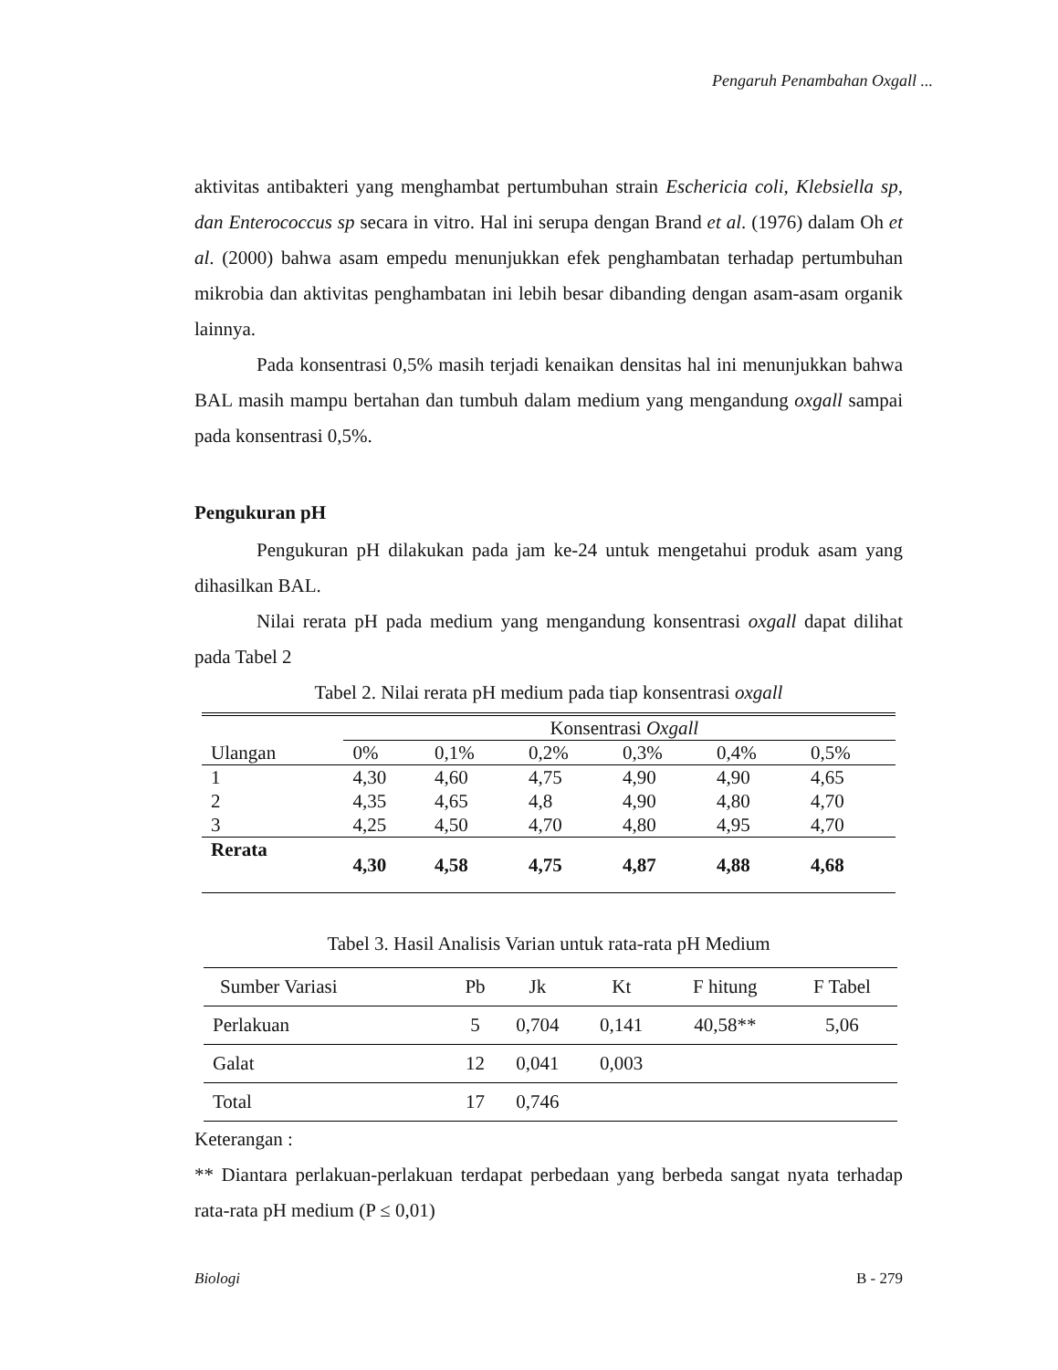Pengaruh Penambahan Oxgall ...
aktivitas antibakteri yang menghambat pertumbuhan strain Eschericia coli, Klebsiella sp, dan Enterococcus sp secara in vitro. Hal ini serupa dengan Brand et al. (1976) dalam Oh et al. (2000) bahwa asam empedu menunjukkan efek penghambatan terhadap pertumbuhan mikrobia dan aktivitas penghambatan ini lebih besar dibanding dengan asam-asam organik lainnya.
Pada konsentrasi 0,5% masih terjadi kenaikan densitas hal ini menunjukkan bahwa BAL masih mampu bertahan dan tumbuh dalam medium yang mengandung oxgall sampai pada konsentrasi 0,5%.
Pengukuran pH
Pengukuran pH dilakukan pada jam ke-24 untuk mengetahui produk asam yang dihasilkan BAL.
Nilai rerata pH pada medium yang mengandung konsentrasi oxgall dapat dilihat pada Tabel 2
Tabel 2. Nilai rerata pH medium pada tiap konsentrasi oxgall
| | Konsentrasi Oxgall | | | | | |
| Ulangan | 0% | 0,1% | 0,2% | 0,3% | 0,4% | 0,5% |
| 1 | 4,30 | 4,60 | 4,75 | 4,90 | 4,90 | 4,65 |
| 2 | 4,35 | 4,65 | 4,8 | 4,90 | 4,80 | 4,70 |
| 3 | 4,25 | 4,50 | 4,70 | 4,80 | 4,95 | 4,70 |
| Rerata | 4,30 | 4,58 | 4,75 | 4,87 | 4,88 | 4,68 |
Tabel 3. Hasil Analisis Varian untuk rata-rata pH Medium
| Sumber Variasi | Pb | Jk | Kt | F hitung | F Tabel |
| Perlakuan | 5 | 0,704 | 0,141 | 40,58** | 5,06 |
| Galat | 12 | 0,041 | 0,003 | | |
| Total | 17 | 0,746 | | | |
Keterangan :
** Diantara perlakuan-perlakuan terdapat perbedaan yang berbeda sangat nyata terhadap rata-rata pH medium (P ≤ 0,01)
Biologi B - 279